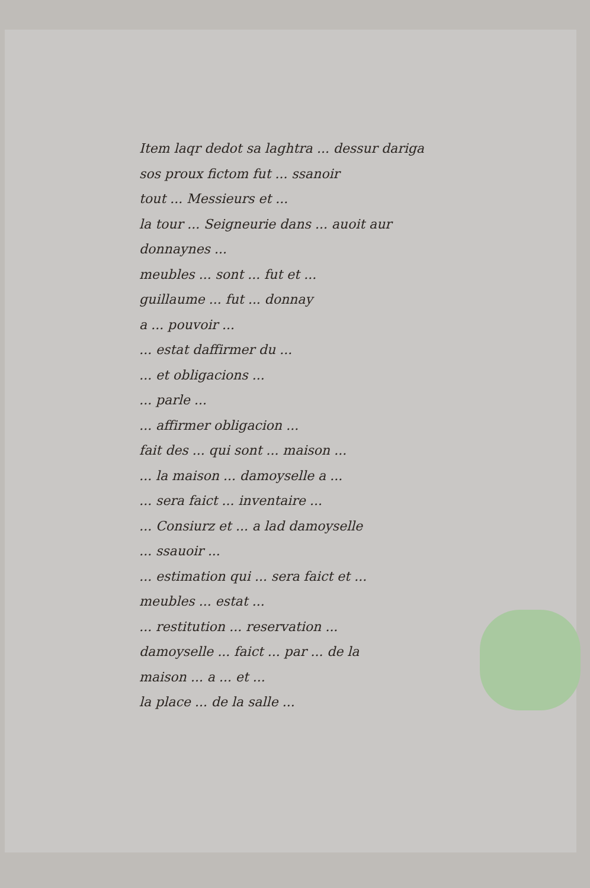Item laqr dedot sa laghtra ... dessur dariga
sos proux fictom fut ... ssanoir
tout ... Messieurs et ...
la tour ... Seigneurie dans ... auoit aur
donnaynes ...
meubles ... sont ... fut et ...
guillaume ... fut ... donnay
a ... pouvoir ...
... estat daffirmer du ...
... et obligacions ...
... parle ...
... affirmer obligacion ...
fait des ... qui sont ... maison ...
... la maison ... damoyselle a ...
... sera faict ... inventaire ...
... Consiurz et ... a lad damoyselle
... ssauoir ...
... estimation qui ... sera faict et ...
meubles ... estat ...
... restitution ... reservation ...
damoyselle ... faict ... par ... de la
maison ... a ... et ...
la place ... de la salle ...